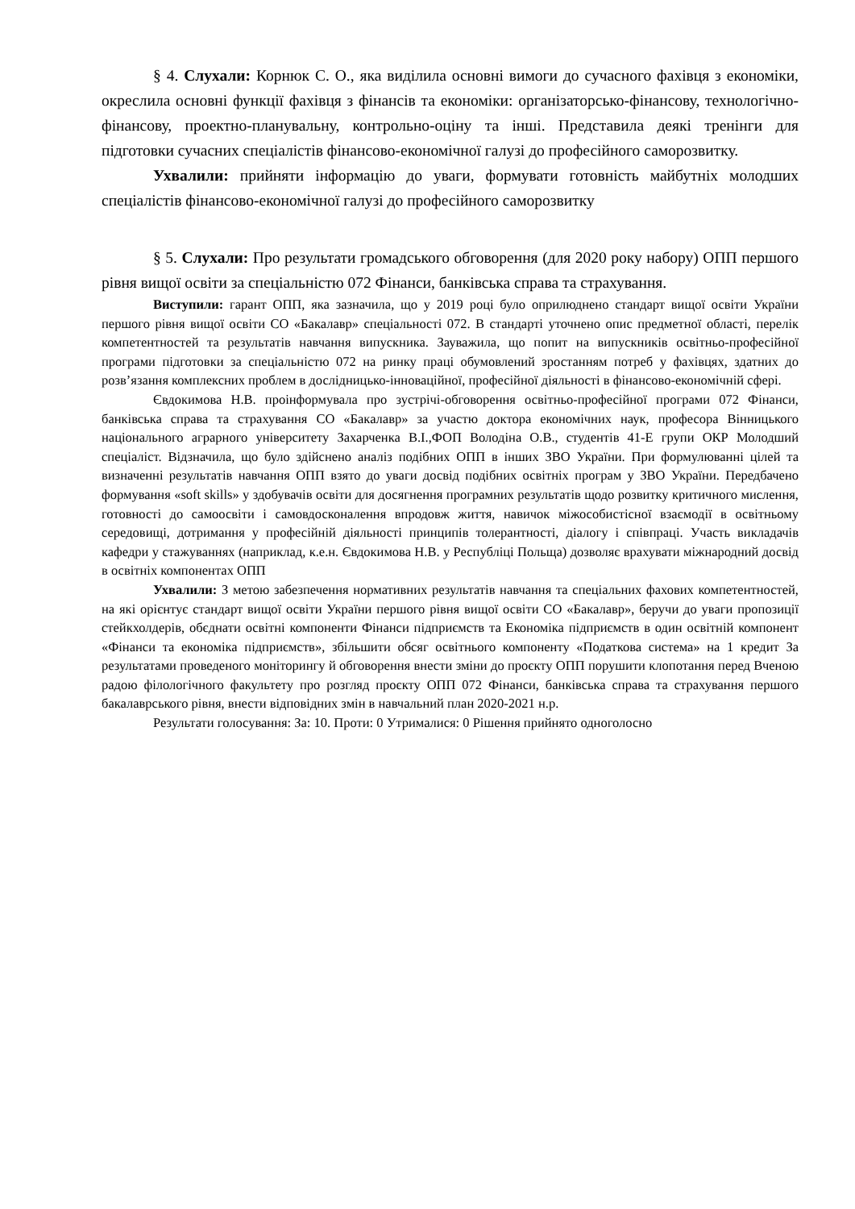§ 4. Слухали: Корнюк С. О., яка виділила основні вимоги до сучасного фахівця з економіки, окреслила основні функції фахівця з фінансів та економіки: організаторсько-фінансову, технологічно-фінансову, проектно-планувальну, контрольно-оціну та інші. Представила деякі тренінги для підготовки сучасних спеціалістів фінансово-економічної галузі до професійного саморозвитку.
Ухвалили: прийняти інформацію до уваги, формувати готовність майбутніх молодших спеціалістів фінансово-економічної галузі до професійного саморозвитку
§ 5. Слухали: Про результати громадського обговорення (для 2020 року набору) ОПП першого рівня вищої освіти за спеціальністю 072 Фінанси, банківська справа та страхування.
Виступили: гарант ОПП, яка зазначила, що у 2019 році було оприлюднено стандарт вищої освіти України першого рівня вищої освіти СО «Бакалавр» спеціальності 072. В стандарті уточнено опис предметної області, перелік компетентностей та результатів навчання випускника. Зауважила, що попит на випускників освітньо-професійної програми підготовки за спеціальністю 072 на ринку праці обумовлений зростанням потреб у фахівцях, здатних до розв’язання комплексних проблем в дослідницько-інноваційної, професійної діяльності в фінансово-економічній сфері.
Євдокимова Н.В. проінформувала про зустрічі-обговорення освітньо-професійної програми 072 Фінанси, банківська справа та страхування СО «Бакалавр» за участю доктора економічних наук, професора Вінницького національного аграрного університету Захарченка В.І.,ФОП Володіна О.В., студентів 41-Е групи ОКР Молодший спеціаліст. Відзначила, що було здійснено аналіз подібних ОПП в інших ЗВО України. При формулюванні цілей та визначенні результатів навчання ОПП взято до уваги досвід подібних освітніх програм у ЗВО України. Передбачено формування «soft skills» у здобувачів освіти для досягнення програмних результатів щодо розвитку критичного мислення, готовності до самоосвіти і самовдосконалення впродовж життя, навичок міжособистісної взаємодії в освітньому середовищі, дотримання у професійній діяльності принципів толерантності, діалогу і співпраці. Участь викладачів кафедри у стажуваннях (наприклад, к.е.н. Євдокимова Н.В. у Республіці Польща) дозволяє врахувати міжнародний досвід в освітніх компонентах ОПП
Ухвалили: З метою забезпечення нормативних результатів навчання та спеціальних фахових компетентностей, на які орієнтує стандарт вищої освіти України першого рівня вищої освіти СО «Бакалавр», беручи до уваги пропозиції стейкхолдерів, обєднати освітні компоненти Фінанси підприємств та Економіка підприємств в один освітній компонент «Фінанси та економіка підприємств», збільшити обсяг освітнього компоненту «Податкова система» на 1 кредит За результатами проведеного моніторингу й обговорення внести зміни до проєкту ОПП порушити клопотання перед Вченою радою філологічного факультету про розгляд проєкту ОПП 072 Фінанси, банківська справа та страхування першого бакалаврського рівня, внести відповідних змін в навчальний план 2020-2021 н.р.
Результати голосування: За: 10. Проти: 0 Утрималися: 0 Рішення прийнято одноголосно